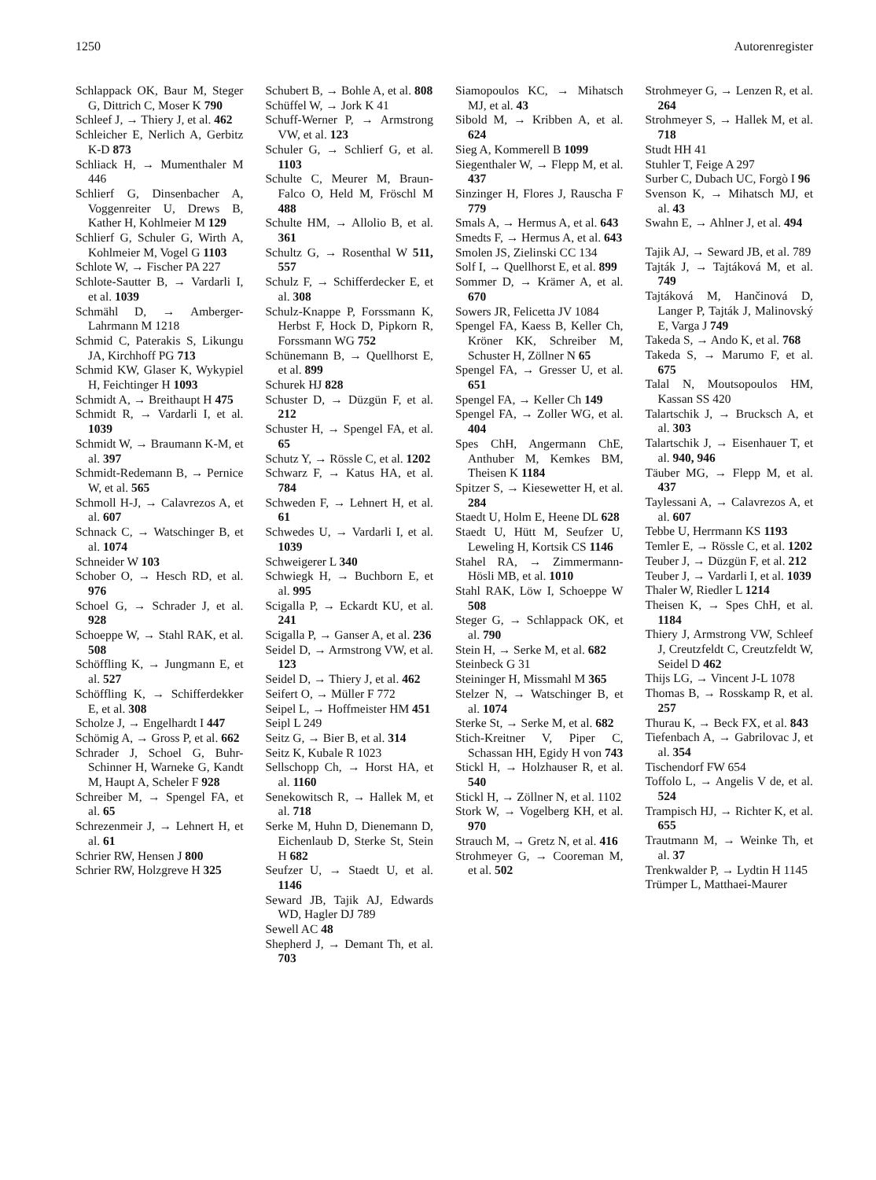1250 Autorenregister
Schlappack OK, Baur M, Steger G, Dittrich C, Moser K 790
Schleef J, → Thiery J, et al. 462
Schleicher E, Nerlich A, Gerbitz K-D 873
Schliack H, → Mumenthaler M 446
Schlierf G, Dinsenbacher A, Voggenreiter U, Drews B, Kather H, Kohlmeier M 129
Schlierf G, Schuler G, Wirth A, Kohlmeier M, Vogel G 1103
Schlote W, → Fischer PA 227
Schlote-Sautter B, → Vardarli I, et al. 1039
Schmähl D, → Amberger-Lahrmann M 1218
Schmid C, Paterakis S, Likungu JA, Kirchhoff PG 713
Schmid KW, Glaser K, Wykypiel H, Feichtinger H 1093
Schmidt A, → Breithaupt H 475
Schmidt R, → Vardarli I, et al. 1039
Schmidt W, → Braumann K-M, et al. 397
Schmidt-Redemann B, → Pernice W, et al. 565
Schmoll H-J, → Calavrezos A, et al. 607
Schnack C, → Watschinger B, et al. 1074
Schneider W 103
Schober O, → Hesch RD, et al. 976
Schoel G, → Schrader J, et al. 928
Schoeppe W, → Stahl RAK, et al. 508
Schöffling K, → Jungmann E, et al. 527
Schöffling K, → Schifferdekker E, et al. 308
Scholze J, → Engelhardt I 447
Schömig A, → Gross P, et al. 662
Schrader J, Schoel G, Buhr-Schinner H, Warneke G, Kandt M, Haupt A, Scheler F 928
Schreiber M, → Spengel FA, et al. 65
Schrezenmeir J, → Lehnert H, et al. 61
Schrier RW, Hensen J 800
Schrier RW, Holzgreve H 325
Schubert B, → Bohle A, et al. 808
Schüffel W, → Jork K 41
Schuff-Werner P, → Armstrong VW, et al. 123
Schuler G, → Schlierf G, et al. 1103
Schulte C, Meurer M, Braun-Falco O, Held M, Fröschl M 488
Schulte HM, → Allolio B, et al. 361
Schultz G, → Rosenthal W 511, 557
Schulz F, → Schifferdecker E, et al. 308
Schulz-Knappe P, Forssmann K, Herbst F, Hock D, Pipkorn R, Forssmann WG 752
Schünemann B, → Quellhorst E, et al. 899
Schurek HJ 828
Schuster D, → Düzgün F, et al. 212
Schuster H, → Spengel FA, et al. 65
Schutz Y, → Rössle C, et al. 1202
Schwarz F, → Katus HA, et al. 784
Schweden F, → Lehnert H, et al. 61
Schwedes U, → Vardarli I, et al. 1039
Schweigerer L 340
Schwiegk H, → Buchborn E, et al. 995
Scigalla P, → Eckardt KU, et al. 241
Scigalla P, → Ganser A, et al. 236
Seidel D, → Armstrong VW, et al. 123
Seidel D, → Thiery J, et al. 462
Seifert O, → Müller F 772
Seipel L, → Hoffmeister HM 451
Seipl L 249
Seitz G, → Bier B, et al. 314
Seitz K, Kubale R 1023
Sellschopp Ch, → Horst HA, et al. 1160
Senekowitsch R, → Hallek M, et al. 718
Serke M, Huhn D, Dienemann D, Eichenlaub D, Sterke St, Stein H 682
Seufzer U, → Staedt U, et al. 1146
Seward JB, Tajik AJ, Edwards WD, Hagler DJ 789
Sewell AC 48
Shepherd J, → Demant Th, et al. 703
Siamopoulos KC, → Mihatsch MJ, et al. 43
Sibold M, → Kribben A, et al. 624
Sieg A, Kommerell B 1099
Siegenthaler W, → Flepp M, et al. 437
Sinzinger H, Flores J, Rauscha F 779
Smals A, → Hermus A, et al. 643
Smedts F, → Hermus A, et al. 643
Smolen JS, Zielinski CC 134
Solf I, → Quellhorst E, et al. 899
Sommer D, → Krämer A, et al. 670
Sowers JR, Felicetta JV 1084
Spengel FA, Kaess B, Keller Ch, Kröner KK, Schreiber M, Schuster H, Zöllner N 65
Spengel FA, → Gresser U, et al. 651
Spengel FA, → Keller Ch 149
Spengel FA, → Zoller WG, et al. 404
Spes ChH, Angermann ChE, Anthuber M, Kemkes BM, Theisen K 1184
Spitzer S, → Kiesewetter H, et al. 284
Staedt U, Holm E, Heene DL 628
Staedt U, Hütt M, Seufzer U, Leweling H, Kortsik CS 1146
Stahel RA, → Zimmermann-Hösli MB, et al. 1010
Stahl RAK, Löw I, Schoeppe W 508
Steger G, → Schlappack OK, et al. 790
Stein H, → Serke M, et al. 682
Steinbeck G 31
Steininger H, Missmahl M 365
Stelzer N, → Watschinger B, et al. 1074
Sterke St, → Serke M, et al. 682
Stich-Kreitner V, Piper C, Schassan HH, Egidy H von 743
Stickl H, → Holzhauser R, et al. 540
Stickl H, → Zöllner N, et al. 1102
Stork W, → Vogelberg KH, et al. 970
Strauch M, → Gretz N, et al. 416
Strohmeyer G, → Cooreman M, et al. 502
Strohmeyer G, → Lenzen R, et al. 264
Strohmeyer S, → Hallek M, et al. 718
Studt HH 41
Stuhler T, Feige A 297
Surber C, Dubach UC, Forgò I 96
Svenson K, → Mihatsch MJ, et al. 43
Swahn E, → Ahlner J, et al. 494
Tajik AJ, → Seward JB, et al. 789
Tajták J, → Tajtáková M, et al. 749
Tajtáková M, Hančinová D, Langer P, Tajták J, Malinovský E, Varga J 749
Takeda S, → Ando K, et al. 768
Takeda S, → Marumo F, et al. 675
Talal N, Moutsopoulos HM, Kassan SS 420
Talartschik J, → Brucksch A, et al. 303
Talartschik J, → Eisenhauer T, et al. 940, 946
Täuber MG, → Flepp M, et al. 437
Taylessani A, → Calavrezos A, et al. 607
Tebbe U, Herrmann KS 1193
Temler E, → Rössle C, et al. 1202
Teuber J, → Düzgün F, et al. 212
Teuber J, → Vardarli I, et al. 1039
Thaler W, Riedler L 1214
Theisen K, → Spes ChH, et al. 1184
Thiery J, Armstrong VW, Schleef J, Creutzfeldt C, Creutzfeldt W, Seidel D 462
Thijs LG, → Vincent J-L 1078
Thomas B, → Rosskamp R, et al. 257
Thurau K, → Beck FX, et al. 843
Tiefenbach A, → Gabrilovac J, et al. 354
Tischendorf FW 654
Toffolo L, → Angelis V de, et al. 524
Trampisch HJ, → Richter K, et al. 655
Trautmann M, → Weinke Th, et al. 37
Trenkwalder P, → Lydtin H 1145
Trümper L, Matthaei-Maurer